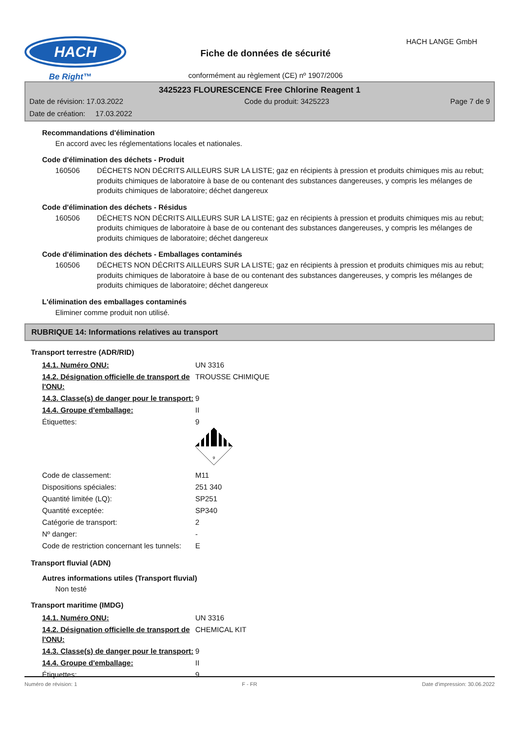HACH
Be Right™
HACH LANGE GmbH
Fiche de données de sécurité
conformément au règlement (CE) nº 1907/2006
3425223 FLOURESCENCE Free Chlorine Reagent 1
Date de révision: 17.03.2022 Code du produit: 3425223 Page 7 de 9
Date de création: 17.03.2022
Recommandations d'élimination
En accord avec les réglementations locales et nationales.
Code d'élimination des déchets - Produit
160506 DÉCHETS NON DÉCRITS AILLEURS SUR LA LISTE; gaz en récipients à pression et produits chimiques mis au rebut; produits chimiques de laboratoire à base de ou contenant des substances dangereuses, y compris les mélanges de produits chimiques de laboratoire; déchet dangereux
Code d'élimination des déchets - Résidus
160506 DÉCHETS NON DÉCRITS AILLEURS SUR LA LISTE; gaz en récipients à pression et produits chimiques mis au rebut; produits chimiques de laboratoire à base de ou contenant des substances dangereuses, y compris les mélanges de produits chimiques de laboratoire; déchet dangereux
Code d'élimination des déchets - Emballages contaminés
160506 DÉCHETS NON DÉCRITS AILLEURS SUR LA LISTE; gaz en récipients à pression et produits chimiques mis au rebut; produits chimiques de laboratoire à base de ou contenant des substances dangereuses, y compris les mélanges de produits chimiques de laboratoire; déchet dangereux
L'élimination des emballages contaminés
Eliminer comme produit non utilisé.
RUBRIQUE 14: Informations relatives au transport
Transport terrestre (ADR/RID)
| 14.1. Numéro ONU: | UN 3316 |
| 14.2. Désignation officielle de transport de l'ONU: | TROUSSE CHIMIQUE |
| 14.3. Classe(s) de danger pour le transport: | 9 |
| 14.4. Groupe d'emballage: | II |
| Étiquettes: | 9 9 |
| Code de classement: | M11 |
| Dispositions spéciales: | 251 340 |
| Quantité limitée (LQ): | SP251 |
| Quantité exceptée: | SP340 |
| Catégorie de transport: | 2 |
| Nº danger: | - |
| Code de restriction concernant les tunnels: | E |
Transport fluvial (ADN)
Autres informations utiles (Transport fluvial)
Non testé
Transport maritime (IMDG)
| 14.1. Numéro ONU: | UN 3316 |
| 14.2. Désignation officielle de transport de l'ONU: | CHEMICAL KIT |
| 14.3. Classe(s) de danger pour le transport: | 9 |
| 14.4. Groupe d'emballage: | II |
| Étiquettes: | 9 |
Numéro de révision: 1 F - FR Date d'impression: 30.06.2022